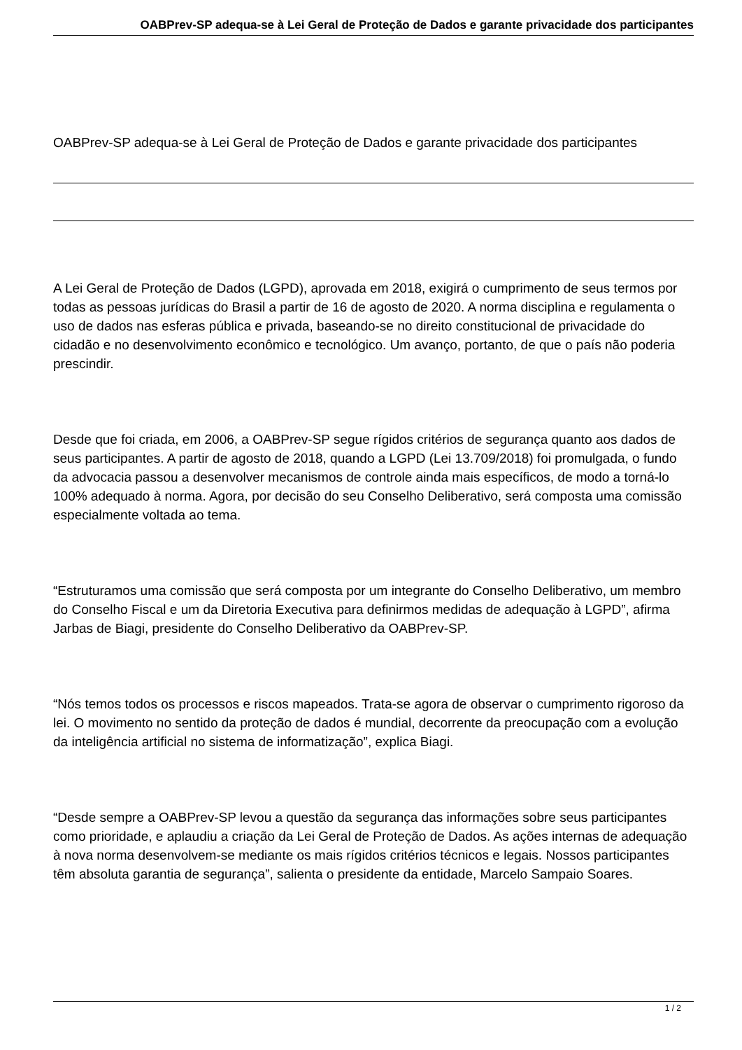OABPrev-SP adequa-se à Lei Geral de Proteção de Dados e garante privacidade dos participantes
OABPrev-SP adequa-se à Lei Geral de Proteção de Dados e garante privacidade dos participantes
A Lei Geral de Proteção de Dados (LGPD), aprovada em 2018, exigirá o cumprimento de seus termos por todas as pessoas jurídicas do Brasil a partir de 16 de agosto de 2020. A norma disciplina e regulamenta o uso de dados nas esferas pública e privada, baseando-se no direito constitucional de privacidade do cidadão e no desenvolvimento econômico e tecnológico. Um avanço, portanto, de que o país não poderia prescindir.
Desde que foi criada, em 2006, a OABPrev-SP segue rígidos critérios de segurança quanto aos dados de seus participantes. A partir de agosto de 2018, quando a LGPD (Lei 13.709/2018) foi promulgada, o fundo da advocacia passou a desenvolver mecanismos de controle ainda mais específicos, de modo a torná-lo 100% adequado à norma. Agora, por decisão do seu Conselho Deliberativo, será composta uma comissão especialmente voltada ao tema.
“Estruturamos uma comissão que será composta por um integrante do Conselho Deliberativo, um membro do Conselho Fiscal e um da Diretoria Executiva para definirmos medidas de adequação à LGPD”, afirma Jarbas de Biagi, presidente do Conselho Deliberativo da OABPrev-SP.
“Nós temos todos os processos e riscos mapeados. Trata-se agora de observar o cumprimento rigoroso da lei. O movimento no sentido da proteção de dados é mundial, decorrente da preocupação com a evolução da inteligência artificial no sistema de informatização”, explica Biagi.
“Desde sempre a OABPrev-SP levou a questão da segurança das informações sobre seus participantes como prioridade, e aplaudiu a criação da Lei Geral de Proteção de Dados. As ações internas de adequação à nova norma desenvolvem-se mediante os mais rígidos critérios técnicos e legais. Nossos participantes têm absoluta garantia de segurança”, salienta o presidente da entidade, Marcelo Sampaio Soares.
1 / 2